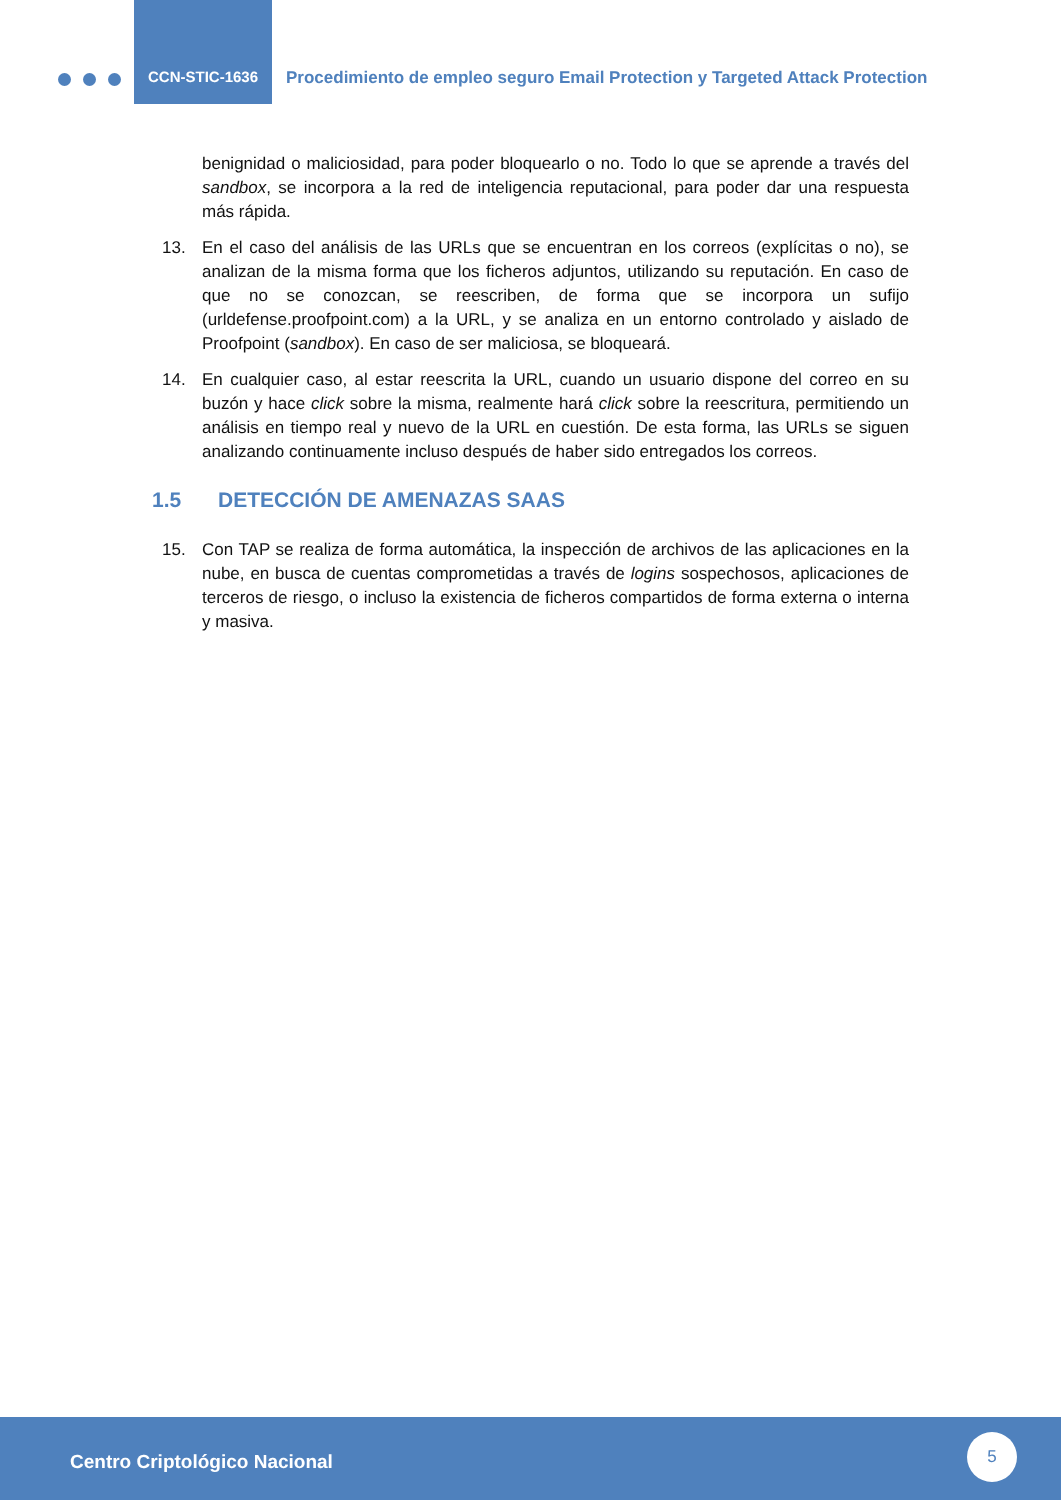CCN-STIC-1636
Procedimiento de empleo seguro Email Protection y Targeted Attack Protection
benignidad o maliciosidad, para poder bloquearlo o no. Todo lo que se aprende a través del sandbox, se incorpora a la red de inteligencia reputacional, para poder dar una respuesta más rápida.
13. En el caso del análisis de las URLs que se encuentran en los correos (explícitas o no), se analizan de la misma forma que los ficheros adjuntos, utilizando su reputación. En caso de que no se conozcan, se reescriben, de forma que se incorpora un sufijo (urldefense.proofpoint.com) a la URL, y se analiza en un entorno controlado y aislado de Proofpoint (sandbox). En caso de ser maliciosa, se bloqueará.
14. En cualquier caso, al estar reescrita la URL, cuando un usuario dispone del correo en su buzón y hace click sobre la misma, realmente hará click sobre la reescritura, permitiendo un análisis en tiempo real y nuevo de la URL en cuestión. De esta forma, las URLs se siguen analizando continuamente incluso después de haber sido entregados los correos.
1.5 DETECCIÓN DE AMENAZAS SAAS
15. Con TAP se realiza de forma automática, la inspección de archivos de las aplicaciones en la nube, en busca de cuentas comprometidas a través de logins sospechosos, aplicaciones de terceros de riesgo, o incluso la existencia de ficheros compartidos de forma externa o interna y masiva.
Centro Criptológico Nacional
5